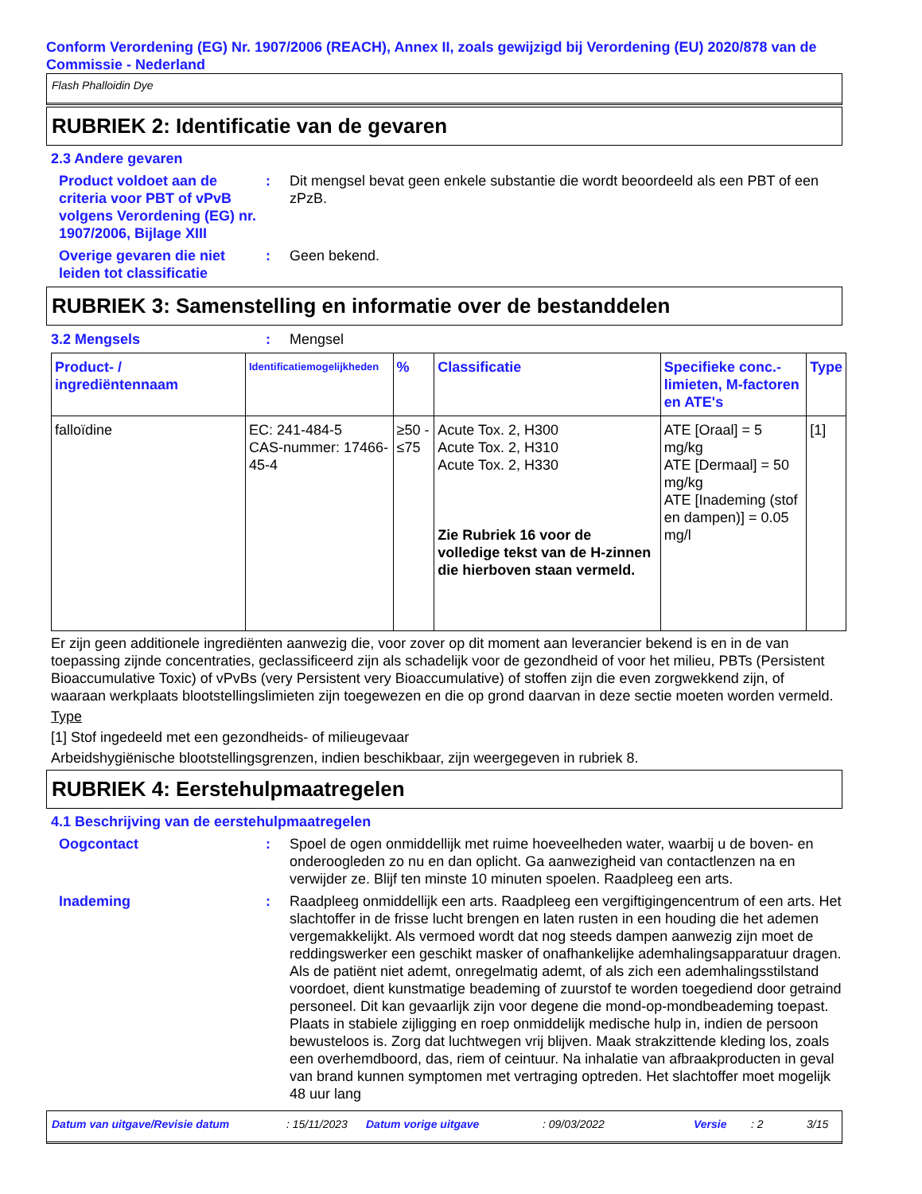Conform Verordening (EG) Nr. 1907/2006 (REACH), Annex II, zoals gewijzigd bij Verordening (EU) 2020/878 van de Commissie - Nederland
Flash Phalloidin Dye
RUBRIEK 2: Identificatie van de gevaren
2.3 Andere gevaren
Product voldoet aan de criteria voor PBT of vPvB volgens Verordening (EG) nr. 1907/2006, Bijlage XIII
: Dit mengsel bevat geen enkele substantie die wordt beoordeeld als een PBT of een zPzB.
Overige gevaren die niet leiden tot classificatie
: Geen bekend.
RUBRIEK 3: Samenstelling en informatie over de bestanddelen
3.2 Mengsels : Mengsel
| Product- / ingrediëntennaam | Identificatiemogelijkheden | % | Classificatie | Specifieke conc.-limieten, M-factoren en ATE's | Type |
| --- | --- | --- | --- | --- | --- |
| falloïdine | EC: 241-484-5 CAS-nummer: 17466-45-4 | ≥50 - ≤75 | Acute Tox. 2, H300 Acute Tox. 2, H310 Acute Tox. 2, H330 Zie Rubriek 16 voor de volledige tekst van de H-zinnen die hierboven staan vermeld. | ATE [Oraal] = 5 mg/kg ATE [Dermaal] = 50 mg/kg ATE [Inademing (stof en dampen)] = 0.05 mg/l | [1] |
Er zijn geen additionele ingrediënten aanwezig die, voor zover op dit moment aan leverancier bekend is en in de van toepassing zijnde concentraties, geclassificeerd zijn als schadelijk voor de gezondheid of voor het milieu, PBTs (Persistent Bioaccumulative Toxic) of vPvBs (very Persistent very Bioaccumulative) of stoffen zijn die even zorgwekkend zijn, of waaraan werkplaats blootstellingslimieten zijn toegewezen en die op grond daarvan in deze sectie moeten worden vermeld.
Type
[1] Stof ingedeeld met een gezondheids- of milieugevaar
Arbeidshygiënische blootstellingsgrenzen, indien beschikbaar, zijn weergegeven in rubriek 8.
RUBRIEK 4: Eerstehulpmaatregelen
4.1 Beschrijving van de eerstehulpmaatregelen
Oogcontact : Spoel de ogen onmiddellijk met ruime hoeveelheden water, waarbij u de boven- en onderoogleden zo nu en dan oplicht. Ga aanwezigheid van contactlenzen na en verwijder ze. Blijf ten minste 10 minuten spoelen. Raadpleeg een arts.
Inademing : Raadpleeg onmiddellijk een arts. Raadpleeg een vergiftigingencentrum of een arts. Het slachtoffer in de frisse lucht brengen en laten rusten in een houding die het ademen vergemakkelijkt. Als vermoed wordt dat nog steeds dampen aanwezig zijn moet de reddingswerker een geschikt masker of onafhankelijke ademhalingsapparatuur dragen. Als de patiënt niet ademt, onregelmatig ademt, of als zich een ademhalingsstilstand voordoet, dient kunstmatige beademing of zuurstof te worden toegediend door getraind personeel. Dit kan gevaarlijk zijn voor degene die mond-op-mondbeademing toepast. Plaats in stabiele zijligging en roep onmiddelijk medische hulp in, indien de persoon bewusteloos is. Zorg dat luchtwegen vrij blijven. Maak strakzittende kleding los, zoals een overhemdboord, das, riem of ceintuur. Na inhalatie van afbraakproducten in geval van brand kunnen symptomen met vertraging optreden. Het slachtoffer moet mogelijk 48 uur lang
Datum van uitgave/Revisie datum: 15/11/2023 Datum vorige uitgave: 09/03/2022 Versie: 2 3/15